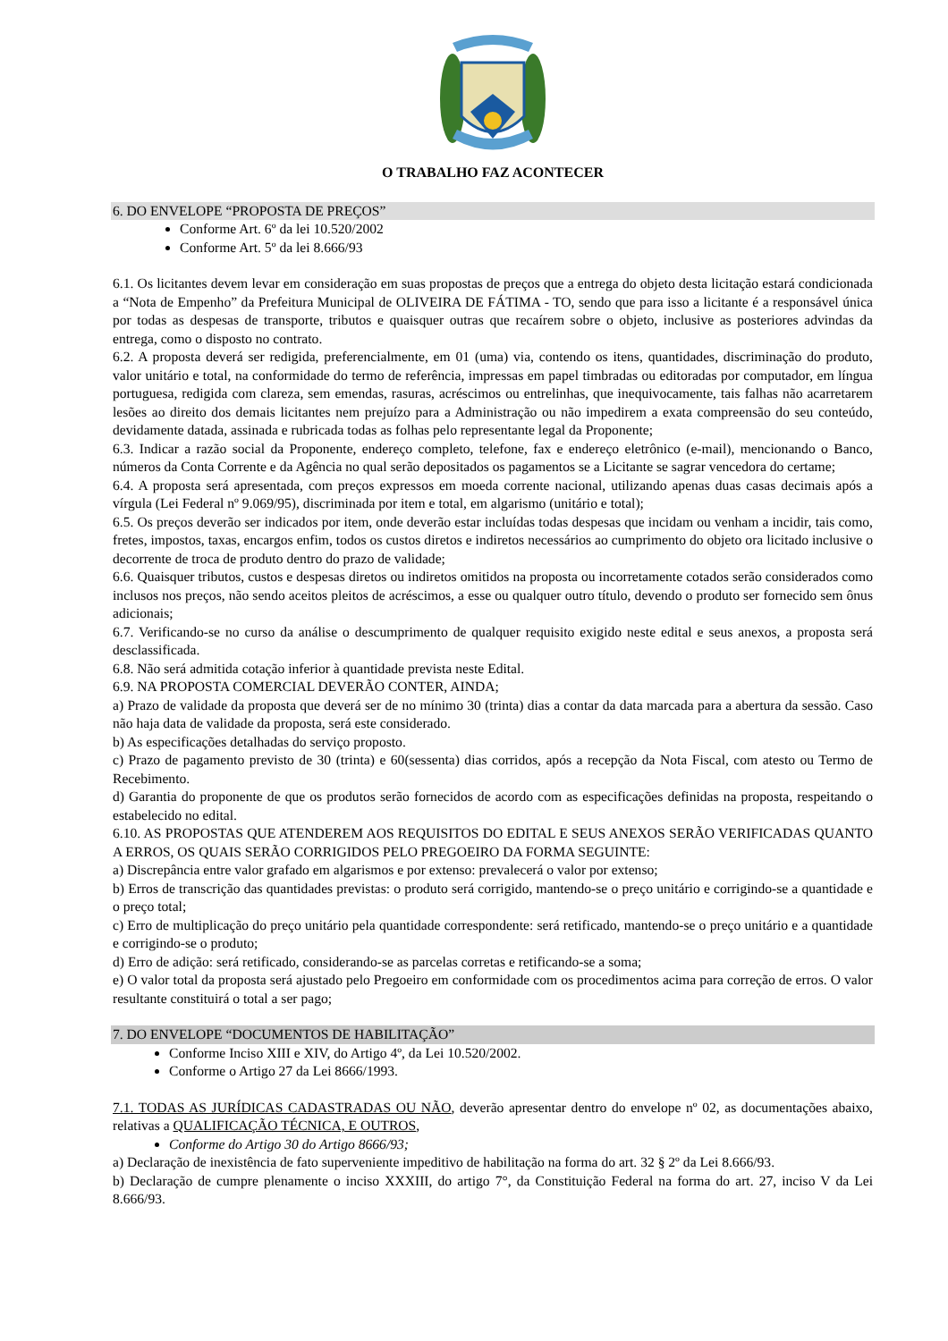O TRABALHO FAZ ACONTECER
6. DO ENVELOPE “PROPOSTA DE PREÇOS”
Conforme Art. 6º da lei 10.520/2002
Conforme Art. 5º da lei 8.666/93
6.1. Os licitantes devem levar em consideração em suas propostas de preços que a entrega do objeto desta licitação estará condicionada a “Nota de Empenho” da Prefeitura Municipal de OLIVEIRA DE FÁTIMA - TO, sendo que para isso a licitante é a responsável única por todas as despesas de transporte, tributos e quaisquer outras que recaírem sobre o objeto, inclusive as posteriores advindas da entrega, como o disposto no contrato.
6.2. A proposta deverá ser redigida, preferencialmente, em 01 (uma) via, contendo os itens, quantidades, discriminação do produto, valor unitário e total, na conformidade do termo de referência, impressas em papel timbradas ou editoradas por computador, em língua portuguesa, redigida com clareza, sem emendas, rasuras, acréscimos ou entrelinhas, que inequivocamente, tais falhas não acarretarem lesões ao direito dos demais licitantes nem prejuízo para a Administração ou não impedirem a exata compreensão do seu conteúdo, devidamente datada, assinada e rubricada todas as folhas pelo representante legal da Proponente;
6.3. Indicar a razão social da Proponente, endereço completo, telefone, fax e endereço eletrônico (e-mail), mencionando o Banco, números da Conta Corrente e da Agência no qual serão depositados os pagamentos se a Licitante se sagrar vencedora do certame;
6.4. A proposta será apresentada, com preços expressos em moeda corrente nacional, utilizando apenas duas casas decimais após a vírgula (Lei Federal nº 9.069/95), discriminada por item e total, em algarismo (unitário e total);
6.5. Os preços deverão ser indicados por item, onde deverão estar incluídas todas despesas que incidam ou venham a incidir, tais como, fretes, impostos, taxas, encargos enfim, todos os custos diretos e indiretos necessários ao cumprimento do objeto ora licitado inclusive o decorrente de troca de produto dentro do prazo de validade;
6.6. Quaisquer tributos, custos e despesas diretos ou indiretos omitidos na proposta ou incorretamente cotados serão considerados como inclusos nos preços, não sendo aceitos pleitos de acréscimos, a esse ou qualquer outro título, devendo o produto ser fornecido sem ônus adicionais;
6.7. Verificando-se no curso da análise o descumprimento de qualquer requisito exigido neste edital e seus anexos, a proposta será desclassificada.
6.8. Não será admitida cotação inferior à quantidade prevista neste Edital.
6.9. NA PROPOSTA COMERCIAL DEVERÃO CONTER, AINDA;
a) Prazo de validade da proposta que deverá ser de no mínimo 30 (trinta) dias a contar da data marcada para a abertura da sessão. Caso não haja data de validade da proposta, será este considerado.
b) As especificações detalhadas do serviço proposto.
c) Prazo de pagamento previsto de 30 (trinta) e 60(sessenta) dias corridos, após a recepção da Nota Fiscal, com atesto ou Termo de Recebimento.
d) Garantia do proponente de que os produtos serão fornecidos de acordo com as especificações definidas na proposta, respeitando o estabelecido no edital.
6.10. AS PROPOSTAS QUE ATENDEREM AOS REQUISITOS DO EDITAL E SEUS ANEXOS SERÃO VERIFICADAS QUANTO A ERROS, OS QUAIS SERÃO CORRIGIDOS PELO PREGOEIRO DA FORMA SEGUINTE:
a) Discrepância entre valor grafado em algarismos e por extenso: prevalecerá o valor por extenso;
b) Erros de transcrição das quantidades previstas: o produto será corrigido, mantendo-se o preço unitário e corrigindo-se a quantidade e o preço total;
c) Erro de multiplicação do preço unitário pela quantidade correspondente: será retificado, mantendo-se o preço unitário e a quantidade e corrigindo-se o produto;
d) Erro de adição: será retificado, considerando-se as parcelas corretas e retificando-se a soma;
e) O valor total da proposta será ajustado pelo Pregoeiro em conformidade com os procedimentos acima para correção de erros. O valor resultante constituirá o total a ser pago;
7. DO ENVELOPE “DOCUMENTOS DE HABILITAÇÃO”
Conforme Inciso XIII e XIV, do Artigo 4º, da Lei 10.520/2002.
Conforme o Artigo 27 da Lei 8666/1993.
7.1. TODAS AS JURÍDICAS CADASTRADAS OU NÃO, deverão apresentar dentro do envelope nº 02, as documentações abaixo, relativas a QUALIFICAÇÃO TÉCNICA, E OUTROS,
Conforme do Artigo 30 do Artigo 8666/93;
a) Declaração de inexistência de fato superveniente impeditivo de habilitação na forma do art. 32 § 2º da Lei 8.666/93.
b) Declaração de cumpre plenamente o inciso XXXIII, do artigo 7°, da Constituição Federal na forma do art. 27, inciso V da Lei 8.666/93.